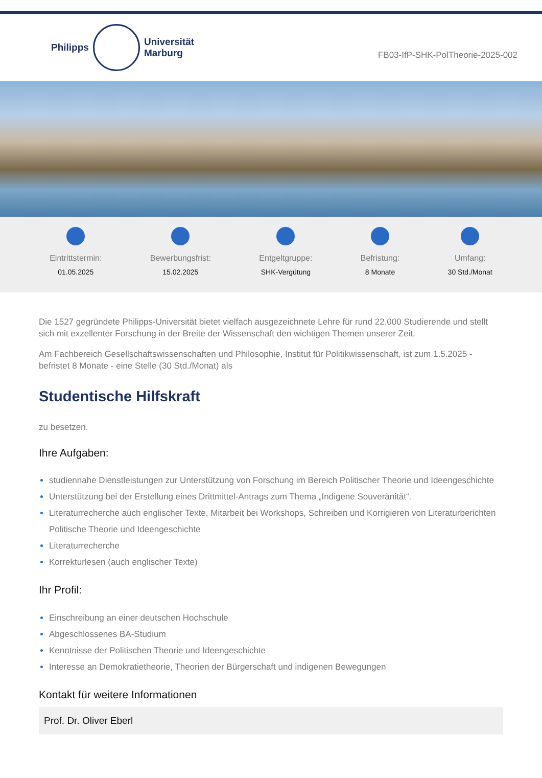Philipps
Universität
Marburg
FB03-IfP-SHK-PolTheorie-2025-002
Eintrittstermin:
01.05.2025
Bewerbungsfrist:
15.02.2025
Entgeltgruppe:
SHK-Vergütung
Befristung:
8 Monate
Umfang:
30 Std./Monat
Die 1527 gegründete Philipps-Universität bietet vielfach ausgezeichnete Lehre für rund 22.000 Studierende und stellt sich mit exzellenter Forschung in der Breite der Wissenschaft den wichtigen Themen unserer Zeit.
Am Fachbereich Gesellschaftswissenschaften und Philosophie, Institut für Politikwissenschaft, ist zum 1.5.2025 - befristet 8 Monate - eine Stelle (30 Std./Monat) als
Studentische Hilfskraft
zu besetzen.
Ihre Aufgaben:
studiennahe Dienstleistungen zur Unterstützung von Forschung im Bereich Politischer Theorie und Ideengeschichte
Unterstützung bei der Erstellung eines Drittmittel-Antrags zum Thema „Indigene Souveränität“.
Literaturrecherche auch englischer Texte, Mitarbeit bei Workshops, Schreiben und Korrigieren von Literaturberichten Politische Theorie und Ideengeschichte
Literaturrecherche
Korrekturlesen (auch englischer Texte)
Ihr Profil:
Einschreibung an einer deutschen Hochschule
Abgeschlossenes BA-Studium
Kenntnisse der Politischen Theorie und Ideengeschichte
Interesse an Demokratietheorie, Theorien der Bürgerschaft und indigenen Bewegungen
Kontakt für weitere Informationen
Prof. Dr. Oliver Eberl